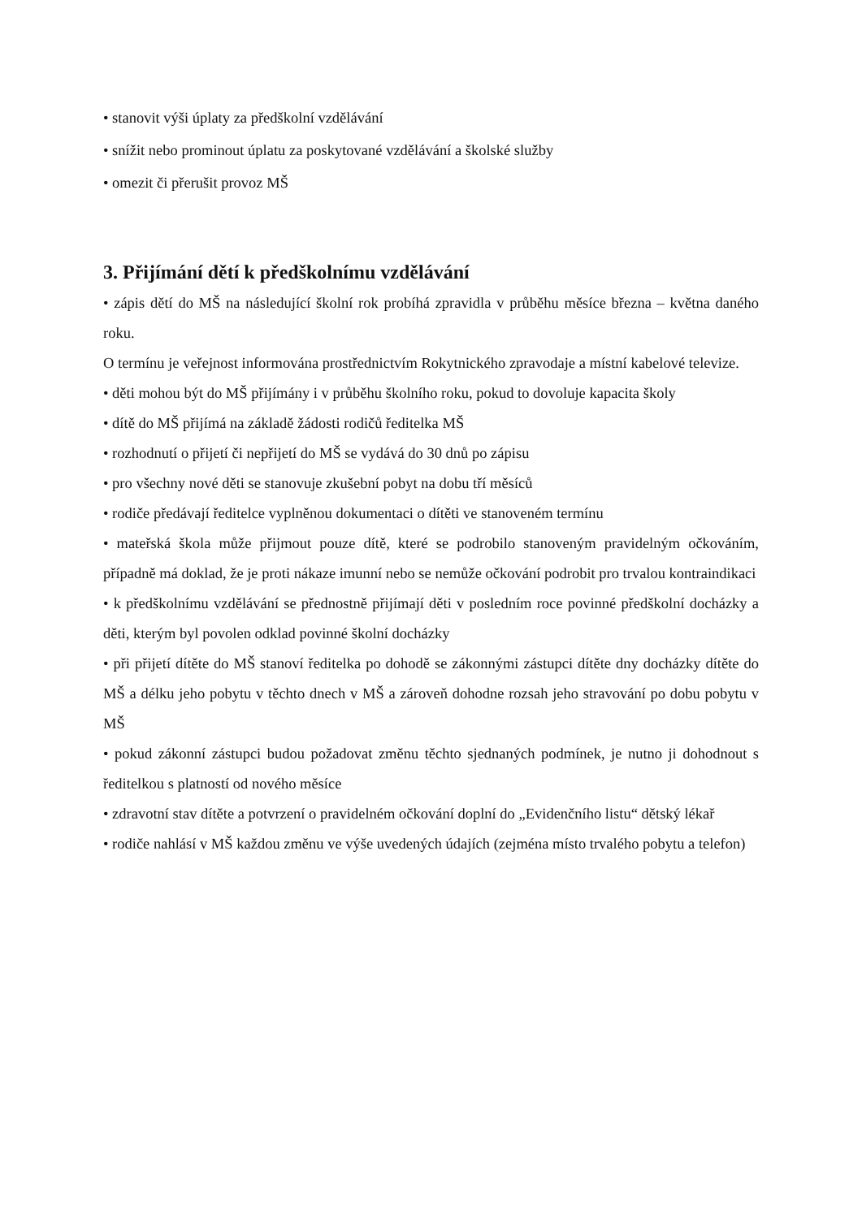• stanovit výši úplaty za předškolní vzdělávání
• snížit nebo prominout úplatu za poskytované vzdělávání a školské služby
• omezit či přerušit provoz MŠ
3. Přijímání dětí k předškolnímu vzdělávání
• zápis dětí do MŠ na následující školní rok probíhá zpravidla v průběhu měsíce března – května daného roku.
O termínu je veřejnost informována prostřednictvím Rokytnického zpravodaje a místní kabelové televize.
• děti mohou být do MŠ přijímány i v průběhu školního roku, pokud to dovoluje kapacita školy
• dítě do MŠ přijímá na základě žádosti rodičů ředitelka MŠ
• rozhodnutí o přijetí či nepřijetí do MŠ se vydává do 30 dnů po zápisu
• pro všechny nové děti se stanovuje zkušební pobyt na dobu tří měsíců
• rodiče předávají ředitelce vyplněnou dokumentaci o dítěti ve stanoveném termínu
• mateřská škola může přijmout pouze dítě, které se podrobilo stanoveným pravidelným očkováním, případně má doklad, že je proti nákaze imunní nebo se nemůže očkování podrobit pro trvalou kontraindikaci
• k předškolnímu vzdělávání se přednostně přijímají děti v posledním roce povinné předškolní docházky a děti, kterým byl povolen odklad povinné školní docházky
• při přijetí dítěte do MŠ stanoví ředitelka po dohodě se zákonnými zástupci dítěte dny docházky dítěte do MŠ a délku jeho pobytu v těchto dnech v MŠ a zároveň dohodne rozsah jeho stravování po dobu pobytu v MŠ
• pokud zákonní zástupci budou požadovat změnu těchto sjednaných podmínek, je nutno ji dohodnout s ředitelkou s platností od nového měsíce
• zdravotní stav dítěte a potvrzení o pravidelném očkování doplní do „Evidenčního listu“ dětský lékař
• rodiče nahlásí v MŠ každou změnu ve výše uvedených údajích (zejména místo trvalého pobytu a telefon)